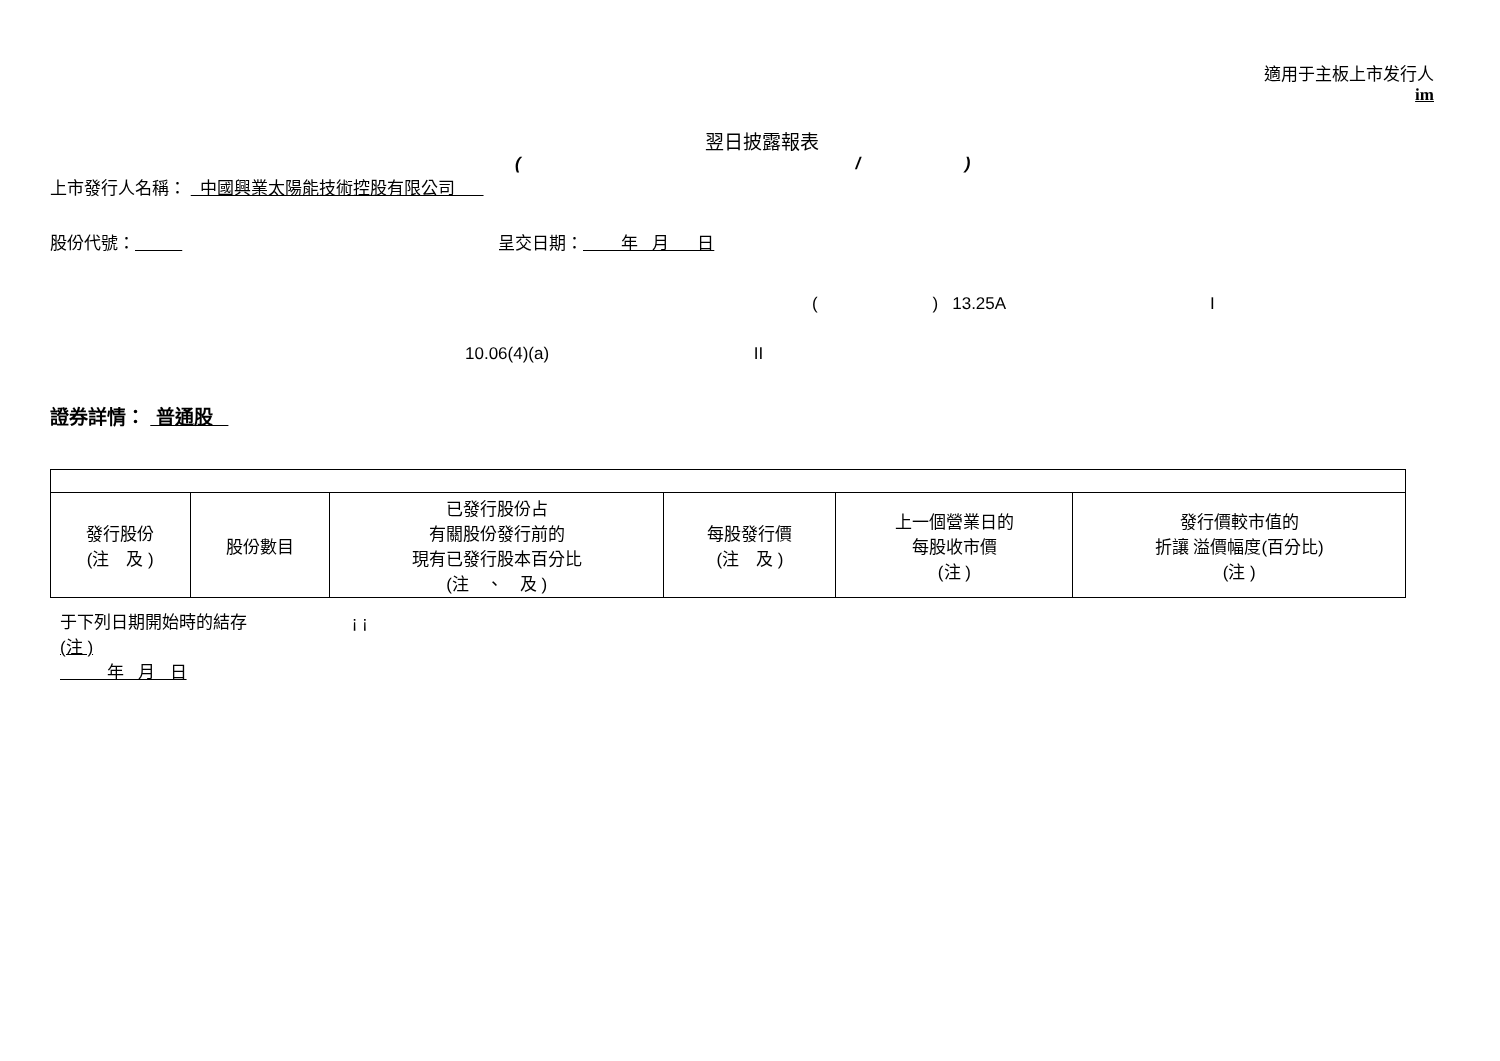適用于主板上市发行人
im
翌日披露報表
( / )
上市發行人名稱： 中國興業太陽能技術控股有限公司
股份代號： 呈交日期： 年 月 日
( ) 13.25A I
10.06(4)(a) II
證券詳情： 普通股
| 發行股份 (注 及 ) | 股份數目 | 已發行股份占 有關股份發行前的 現有已發行股本百分比 (注 、 及 ) | 每股發行價 (注 及 ) | 上一個營業日的 每股收市價 (注 ) | 發行價較市值的 折讓 溢價幅度(百分比) (注 ) |
于下列日期開始時的結存 ¡ ¡
(注 )
年 月 日